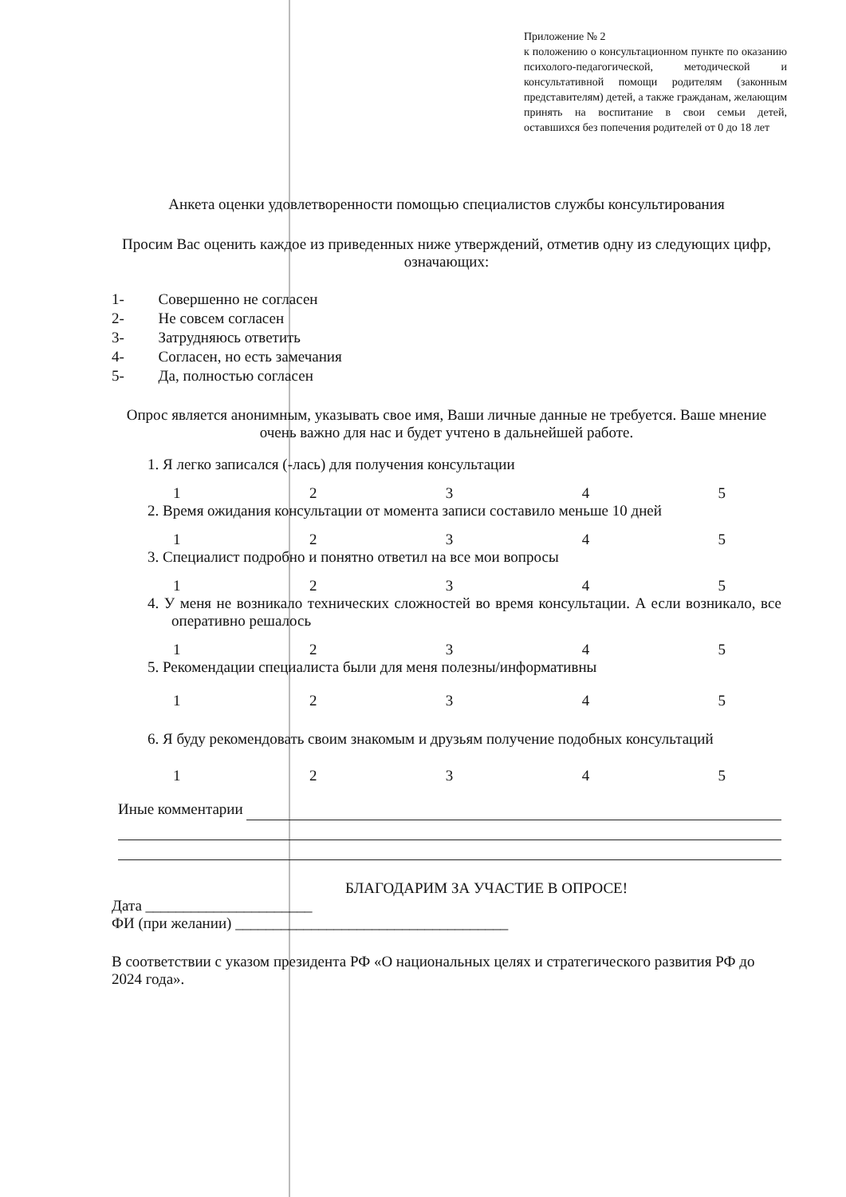Приложение № 2
к положению о консультационном пункте по оказанию психолого-педагогической, методической и консультативной помощи родителям (законным представителям) детей, а также гражданам, желающим принять на воспитание в свои семьи детей, оставшихся без попечения родителей от 0 до 18 лет
Анкета оценки удовлетворенности помощью специалистов службы консультирования
Просим Вас оценить каждое из приведенных ниже утверждений, отметив одну из следующих цифр, означающих:
1- Совершенно не согласен
2- Не совсем согласен
3- Затрудняюсь ответить
4- Согласен, но есть замечания
5- Да, полностью согласен
Опрос является анонимным, указывать свое имя, Ваши личные данные не требуется. Ваше мнение очень важно для нас и будет учтено в дальнейшей работе.
1. Я легко записался (-лась) для получения консультации
1 2 3 4 5
2. Время ожидания консультации от момента записи составило меньше 10 дней
1 2 3 4 5
3. Специалист подробно и понятно ответил на все мои вопросы
1 2 3 4 5
4. У меня не возникало технических сложностей во время консультации. А если возникало, все оперативно решалось
1 2 3 4 5
5. Рекомендации специалиста были для меня полезны/информативны
1 2 3 4 5
6. Я буду рекомендовать своим знакомым и друзьям получение подобных консультаций
1 2 3 4 5
Иные комментарии
БЛАГОДАРИМ ЗА УЧАСТИЕ В ОПРОСЕ!
Дата ______________________
ФИ (при желании) ____________________________________
В соответствии с указом президента РФ «О национальных целях и стратегического развития РФ до 2024 года».